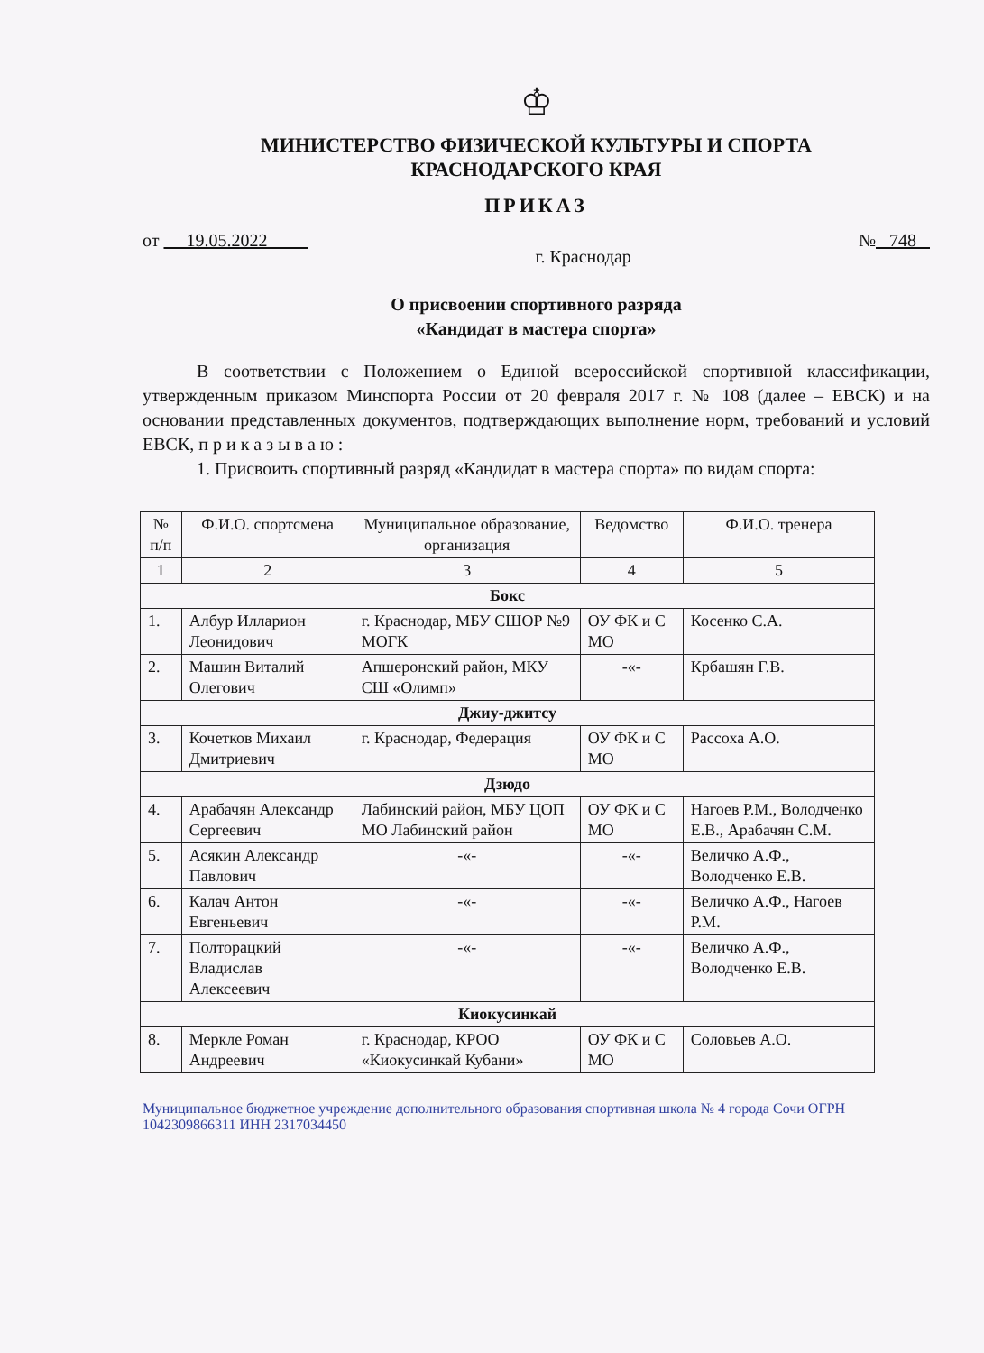♔
МИНИСТЕРСТВО ФИЗИЧЕСКОЙ КУЛЬТУРЫ И СПОРТА
КРАСНОДАРСКОГО КРАЯ
ПРИКАЗ
от 19.05.2022 г. Краснодар № 748
О присвоении спортивного разряда
«Кандидат в мастера спорта»
В соответствии с Положением о Единой всероссийской спортивной классификации, утвержденным приказом Минспорта России от 20 февраля 2017 г. № 108 (далее – ЕВСК) и на основании представленных документов, подтверждающих выполнение норм, требований и условий ЕВСК, п р и к а з ы в а ю :
1. Присвоить спортивный разряд «Кандидат в мастера спорта» по видам спорта:
| № п/п | Ф.И.О. спортсмена | Муниципальное образование, организация | Ведомство | Ф.И.О. тренера |
| --- | --- | --- | --- | --- |
| 1 | 2 | 3 | 4 | 5 |
| Бокс | | | | |
| 1. | Албур Илларион Леонидович | г. Краснодар, МБУ СШОР №9 МОГК | ОУ ФК и С МО | Косенко С.А. |
| 2. | Машин Виталий Олегович | Апшеронский район, МКУ СШ «Олимп» | -«- | Крбашян Г.В. |
| Джиу-джитсу | | | | |
| 3. | Кочетков Михаил Дмитриевич | г. Краснодар, Федерация | ОУ ФК и С МО | Рассоха А.О. |
| Дзюдо | | | | |
| 4. | Арабачян Александр Сергеевич | Лабинский район, МБУ ЦОП МО Лабинский район | ОУ ФК и С МО | Нагоев Р.М., Володченко Е.В., Арабачян С.М. |
| 5. | Асякин Александр Павлович | -«- | -«- | Величко А.Ф., Володченко Е.В. |
| 6. | Калач Антон Евгеньевич | -«- | -«- | Величко А.Ф., Нагоев Р.М. |
| 7. | Полторацкий Владислав Алексеевич | -«- | -«- | Величко А.Ф., Володченко Е.В. |
| Киокусинкай | | | | |
| 8. | Меркле Роман Андреевич | г. Краснодар, КРОО «Киокусинкай Кубани» | ОУ ФК и С МО | Соловьев А.О. |
Муниципальное бюджетное учреждение дополнительного образования спортивная школа № 4 города Сочи ОГРН 1042309866311 ИНН 2317034450